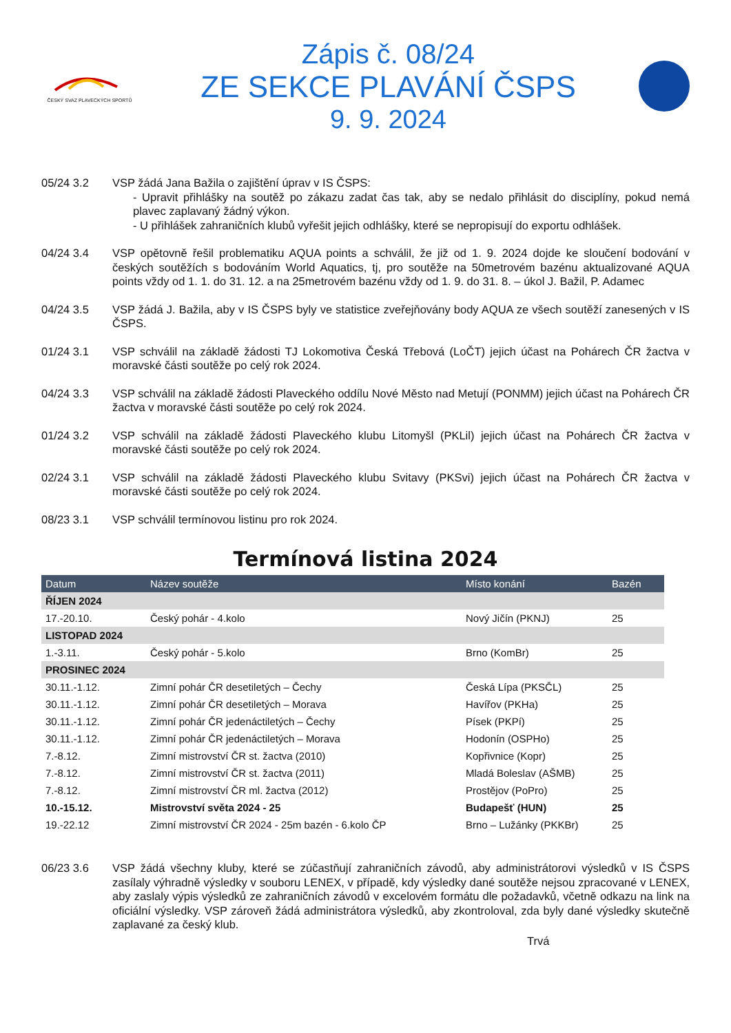ČESKÝ SVAZ PLAVECKÝCH SPORTŮ
Zápis č. 08/24
ZE SEKCE PLAVÁNÍ ČSPS
9. 9. 2024
05/24 3.2 VSP žádá Jana Bažila o zajištění úprav v IS ČSPS:
- Upravit přihlášky na soutěž po zákazu zadat čas tak, aby se nedalo přihlásit do disciplíny, pokud nemá plavec zaplavaný žádný výkon.
- U přihlášek zahraničních klubů vyřešit jejich odhlášky, které se nepropisují do exportu odhlášek.
04/24 3.4 VSP opětovně řešil problematiku AQUA points a schválil, že již od 1. 9. 2024 dojde ke sloučení bodování v českých soutěžích s bodováním World Aquatics, tj, pro soutěže na 50metrovém bazénu aktualizované AQUA points vždy od 1. 1. do 31. 12. a na 25metrovém bazénu vždy od 1. 9. do 31. 8. – úkol J. Bažil, P. Adamec
04/24 3.5 VSP žádá J. Bažila, aby v IS ČSPS byly ve statistice zveřejňovány body AQUA ze všech soutěží zanesených v IS ČSPS.
01/24 3.1 VSP schválil na základě žádosti TJ Lokomotiva Česká Třebová (LoČT) jejich účast na Pohárech ČR žactva v moravské části soutěže po celý rok 2024.
04/24 3.3 VSP schválil na základě žádosti Plaveckého oddílu Nové Město nad Metují (PONMM) jejich účast na Pohárech ČR žactva v moravské části soutěže po celý rok 2024.
01/24 3.2 VSP schválil na základě žádosti Plaveckého klubu Litomyšl (PKLil) jejich účast na Pohárech ČR žactva v moravské části soutěže po celý rok 2024.
02/24 3.1 VSP schválil na základě žádosti Plaveckého klubu Svitavy (PKSvi) jejich účast na Pohárech ČR žactva v moravské části soutěže po celý rok 2024.
08/23 3.1 VSP schválil termínovou listinu pro rok 2024.
Termínová listina 2024
| Datum | Název soutěže | Místo konání | Bazén |
| --- | --- | --- | --- |
| ŘÍJEN 2024 | | | |
| 17.-20.10. | Český pohár - 4.kolo | Nový Jičín (PKNJ) | 25 |
| LISTOPAD 2024 | | | |
| 1.-3.11. | Český pohár - 5.kolo | Brno (KomBr) | 25 |
| PROSINEC 2024 | | | |
| 30.11.-1.12. | Zimní pohár ČR desetiletých – Čechy | Česká Lípa (PKSČL) | 25 |
| 30.11.-1.12. | Zimní pohár ČR desetiletých – Morava | Havířov (PKHa) | 25 |
| 30.11.-1.12. | Zimní pohár ČR jedenáctiletých – Čechy | Písek (PKPí) | 25 |
| 30.11.-1.12. | Zimní pohár ČR jedenáctiletých – Morava | Hodonín (OSPHo) | 25 |
| 7.-8.12. | Zimní mistrovství ČR st. žactva (2010) | Kopřivnice (Kopr) | 25 |
| 7.-8.12. | Zimní mistrovství ČR st. žactva (2011) | Mladá Boleslav (AŠMB) | 25 |
| 7.-8.12. | Zimní mistrovství ČR ml. žactva (2012) | Prostějov (PoPro) | 25 |
| 10.-15.12. | Mistrovství světa 2024 - 25 | Budapešť (HUN) | 25 |
| 19.-22.12 | Zimní mistrovství ČR 2024 - 25m bazén - 6.kolo ČP | Brno – Lužánky (PKKBr) | 25 |
06/23 3.6 VSP žádá všechny kluby, které se zúčastňují zahraničních závodů, aby administrátorovi výsledků v IS ČSPS zasílaly výhradně výsledky v souboru LENEX, v případě, kdy výsledky dané soutěže nejsou zpracované v LENEX, aby zaslaly výpis výsledků ze zahraničních závodů v excelovém formátu dle požadavků, včetně odkazu na link na oficiální výsledky. VSP zároveň žádá administrátora výsledků, aby zkontroloval, zda byly dané výsledky skutečně zaplavané za český klub.
Trvá